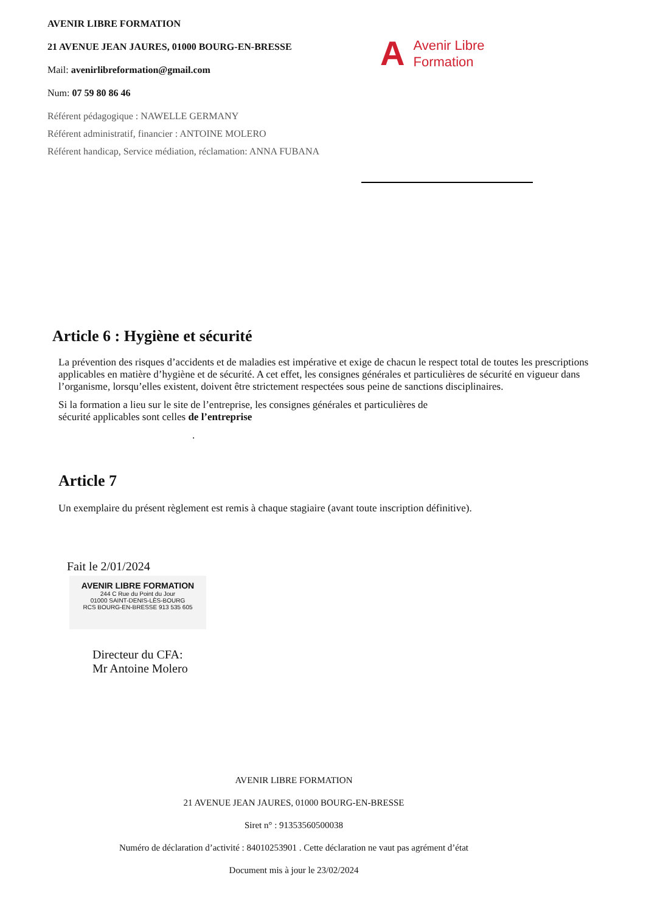AVENIR LIBRE FORMATION
21 AVENUE JEAN JAURES, 01000 BOURG-EN-BRESSE
Mail: avenirlibreformation@gmail.com
Num: 07 59 80 86 46
Référent pédagogique : NAWELLE GERMANY
Référent administratif, financier : ANTOINE MOLERO
Référent handicap, Service médiation, réclamation: ANNA FUBANA
A Avenir Libre
Formation
Article 6 : Hygiène et sécurité
La prévention des risques d’accidents et de maladies est impérative et exige de chacun le respect total de toutes les prescriptions applicables en matière d’hygiène et de sécurité. A cet effet, les consignes générales et particulières de sécurité en vigueur dans l’organisme, lorsqu’elles existent, doivent être strictement respectées sous peine de sanctions disciplinaires.
Si la formation a lieu sur le site de l’entreprise, les consignes générales et particulières de
sécurité applicables sont celles de l’entreprise
.
Article 7
Un exemplaire du présent règlement est remis à chaque stagiaire (avant toute inscription définitive).
Fait le 2/01/2024
AVENIR LIBRE FORMATION
244 C Rue du Point du Jour
01000 SAINT-DENIS-LÈS-BOURG
RCS BOURG-EN-BRESSE 913 535 605
Directeur du CFA:
Mr Antoine Molero
AVENIR LIBRE FORMATION
21 AVENUE JEAN JAURES, 01000 BOURG-EN-BRESSE
Siret n° : 91353560500038
Numéro de déclaration d’activité : 84010253901 . Cette déclaration ne vaut pas agrément d’état
Document mis à jour le 23/02/2024